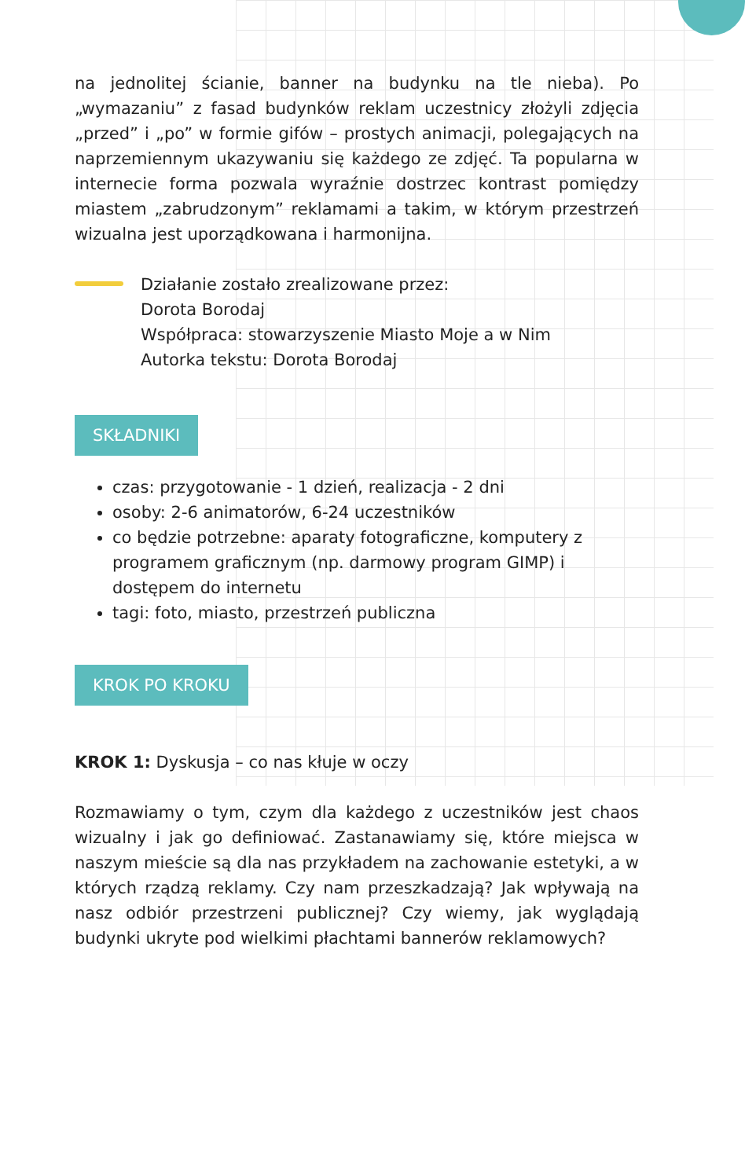na jednolitej ścianie, banner na budynku na tle nieba). Po „wymazaniu” z fasad budynków reklam uczestnicy złożyli zdjęcia „przed” i „po” w formie gifów – prostych animacji, polegających na naprzemiennym ukazywaniu się każdego ze zdjęć. Ta popularna w internecie forma pozwala wyraźnie dostrzec kontrast pomiędzy miastem „zabrudzonym” reklamami a takim, w którym przestrzeń wizualna jest uporządkowana i harmonijna.
Działanie zostało zrealizowane przez:
Dorota Borodaj
Współpraca: stowarzyszenie Miasto Moje a w Nim
Autorka tekstu: Dorota Borodaj
SKŁADNIKI
czas: przygotowanie - 1 dzień, realizacja - 2 dni
osoby: 2-6 animatorów, 6-24 uczestników
co będzie potrzebne: aparaty fotograficzne, komputery z programem graficznym (np. darmowy program GIMP) i dostępem do internetu
tagi: foto, miasto, przestrzeń publiczna
KROK PO KROKU
KROK 1: Dyskusja – co nas kłuje w oczy
Rozmawiamy o tym, czym dla każdego z uczestników jest chaos wizualny i jak go definiować. Zastanawiamy się, które miejsca w naszym mieście są dla nas przykładem na zachowanie estetyki, a w których rządzą reklamy. Czy nam przeszkadzają? Jak wpływają na nasz odbiór przestrzeni publicznej? Czy wiemy, jak wyglądają budynki ukryte pod wielkimi płachtami bannerów reklamowych?